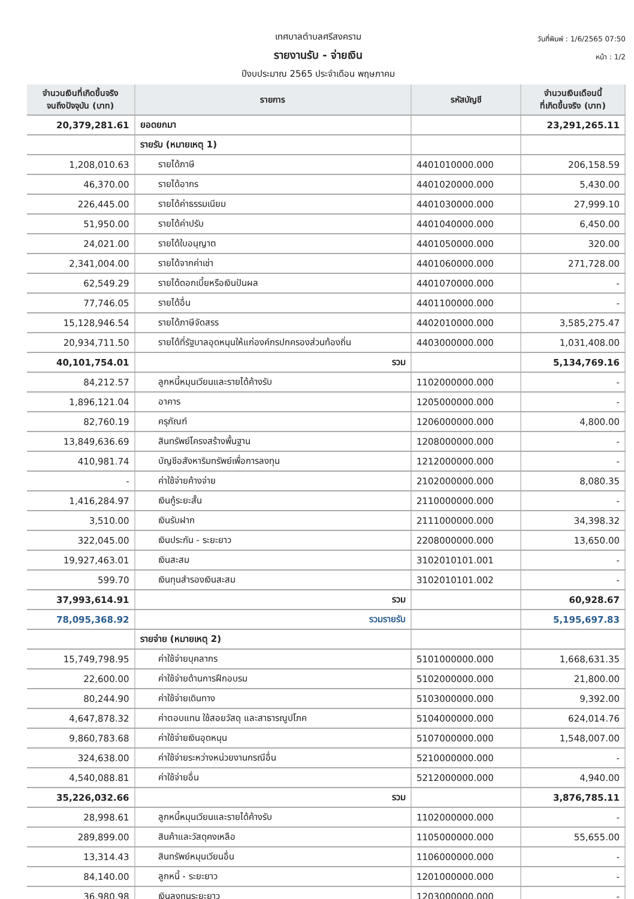เทศบาลตำบลศรีสงคราม
รายงานรับ - จ่ายเงิน
ปีงบประมาณ 2565 ประจำเดือน พฤษภาคม
วันที่พิมพ์ : 1/6/2565 07:50
หน้า : 1/2
| จำนวนเงินที่เกิดขึ้นจริง จนถึงปัจจุบัน (บาท) | รายการ | รหัสบัญชี | จำนวนเงินเดือนนี้ ที่เกิดขึ้นจริง (บาท) |
| --- | --- | --- | --- |
| 20,379,281.61 | ยอดยกมา | | 23,291,265.11 |
| | รายรับ (หมายเหตุ 1) | | |
| 1,208,010.63 | รายได้ภาษี | 4401010000.000 | 206,158.59 |
| 46,370.00 | รายได้อากร | 4401020000.000 | 5,430.00 |
| 226,445.00 | รายได้ค่าธรรมเนียม | 4401030000.000 | 27,999.10 |
| 51,950.00 | รายได้ค่าปรับ | 4401040000.000 | 6,450.00 |
| 24,021.00 | รายได้ใบอนุญาต | 4401050000.000 | 320.00 |
| 2,341,004.00 | รายได้จากค่าเช่า | 4401060000.000 | 271,728.00 |
| 62,549.29 | รายได้ดอกเบี้ยหรือเงินปันผล | 4401070000.000 | - |
| 77,746.05 | รายได้อื่น | 4401100000.000 | - |
| 15,128,946.54 | รายได้ภาษีจัดสรร | 4402010000.000 | 3,585,275.47 |
| 20,934,711.50 | รายได้ที่รัฐบาลอุดหนุนให้แก่องค์กรปกครองส่วนท้องถิ่น | 4403000000.000 | 1,031,408.00 |
| 40,101,754.01 | รวม | | 5,134,769.16 |
| 84,212.57 | ลูกหนี้หมุนเวียนและรายได้ค้างรับ | 1102000000.000 | - |
| 1,896,121.04 | อาคาร | 1205000000.000 | - |
| 82,760.19 | ครุภัณฑ์ | 1206000000.000 | 4,800.00 |
| 13,849,636.69 | สินทรัพย์โครงสร้างพื้นฐาน | 1208000000.000 | - |
| 410,981.74 | บัญชีอสังหาริมทรัพย์เพื่อการลงทุน | 1212000000.000 | - |
| - | ค่าใช้จ่ายค้างจ่าย | 2102000000.000 | 8,080.35 |
| 1,416,284.97 | เงินกู้ระยะสั้น | 2110000000.000 | - |
| 3,510.00 | เงินรับฝาก | 2111000000.000 | 34,398.32 |
| 322,045.00 | เงินประกัน - ระยะยาว | 2208000000.000 | 13,650.00 |
| 19,927,463.01 | เงินสะสม | 3102010101.001 | - |
| 599.70 | เงินทุนสำรองเงินสะสม | 3102010101.002 | - |
| 37,993,614.91 | รวม | | 60,928.67 |
| 78,095,368.92 | รวมรายรับ | | 5,195,697.83 |
| | รายจ่าย (หมายเหตุ 2) | | |
| 15,749,798.95 | ค่าใช้จ่ายบุคลากร | 5101000000.000 | 1,668,631.35 |
| 22,600.00 | ค่าใช้จ่ายด้านการฝึกอบรม | 5102000000.000 | 21,800.00 |
| 80,244.90 | ค่าใช้จ่ายเดินทาง | 5103000000.000 | 9,392.00 |
| 4,647,878.32 | ค่าตอบแทน ใช้สอยวัสดุ และสาธารณูปโภค | 5104000000.000 | 624,014.76 |
| 9,860,783.68 | ค่าใช้จ่ายเงินอุดหนุน | 5107000000.000 | 1,548,007.00 |
| 324,638.00 | ค่าใช้จ่ายระหว่างหน่วยงานกรณีอื่น | 5210000000.000 | - |
| 4,540,088.81 | ค่าใช้จ่ายอื่น | 5212000000.000 | 4,940.00 |
| 35,226,032.66 | รวม | | 3,876,785.11 |
| 28,998.61 | ลูกหนี้หมุนเวียนและรายได้ค้างรับ | 1102000000.000 | - |
| 289,899.00 | สินค้าและวัสดุคงเหลือ | 1105000000.000 | 55,655.00 |
| 13,314.43 | สินทรัพย์หมุนเวียนอื่น | 1106000000.000 | - |
| 84,140.00 | ลูกหนี้ - ระยะยาว | 1201000000.000 | - |
| 36,980.98 | เงินลงทุนระยะยาว | 1203000000.000 | - |